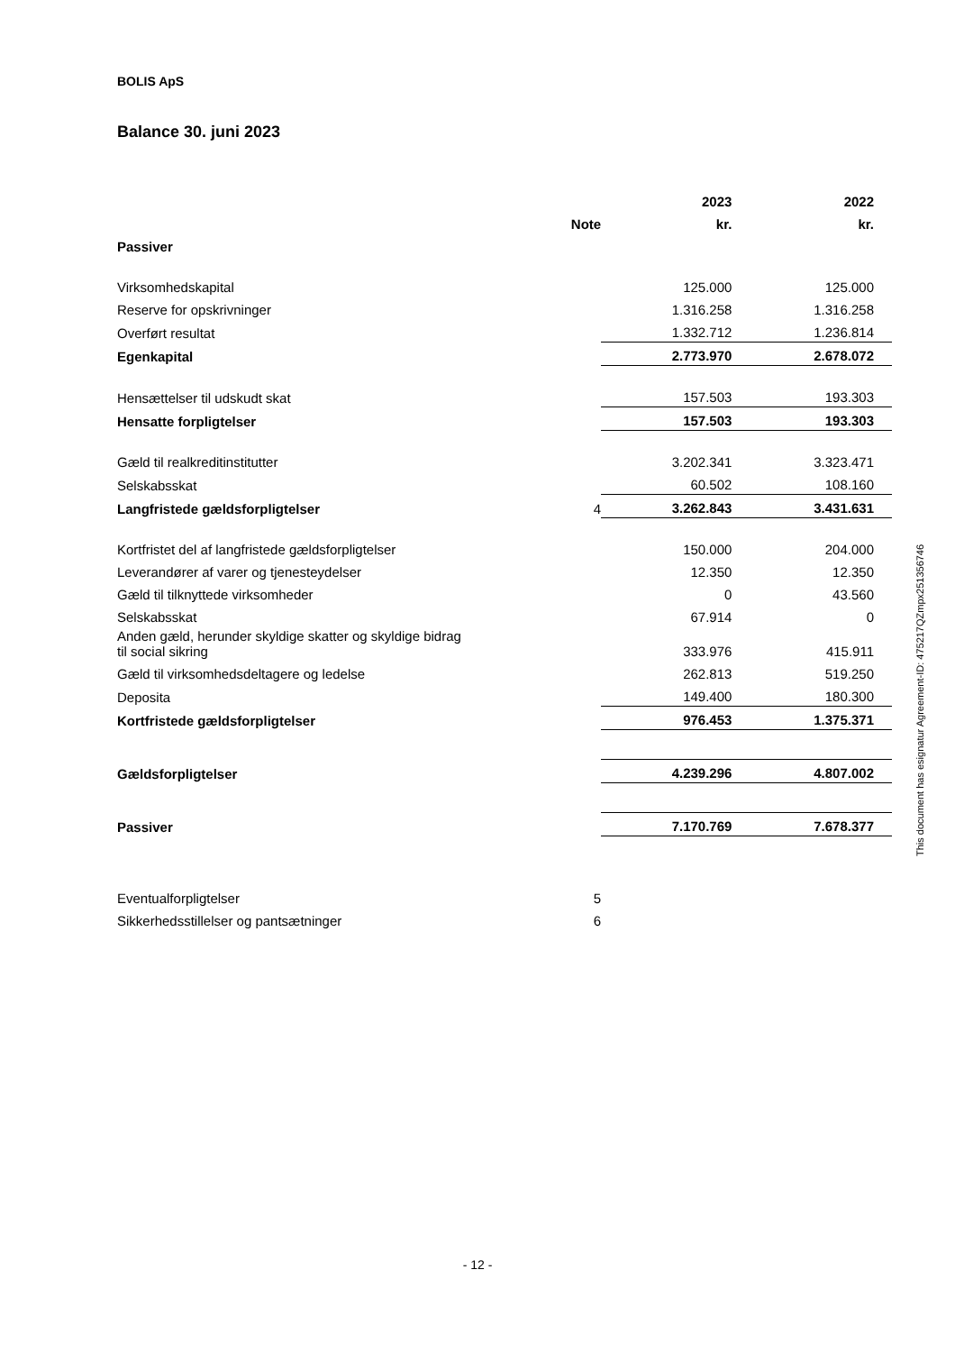BOLIS ApS
Balance 30. juni 2023
| | | 2023 | 2022 |
| | Note | kr. | kr. |
| Passiver | | | |
| Virksomhedskapital | | 125.000 | 125.000 |
| Reserve for opskrivninger | | 1.316.258 | 1.316.258 |
| Overført resultat | | 1.332.712 | 1.236.814 |
| Egenkapital | | 2.773.970 | 2.678.072 |
| Hensættelser til udskudt skat | | 157.503 | 193.303 |
| Hensatte forpligtelser | | 157.503 | 193.303 |
| Gæld til realkreditinstitutter | | 3.202.341 | 3.323.471 |
| Selskabsskat | | 60.502 | 108.160 |
| Langfristede gældsforpligtelser | 4 | 3.262.843 | 3.431.631 |
| Kortfristet del af langfristede gældsforpligtelser | | 150.000 | 204.000 |
| Leverandører af varer og tjenesteydelser | | 12.350 | 12.350 |
| Gæld til tilknyttede virksomheder | | 0 | 43.560 |
| Selskabsskat | | 67.914 | 0 |
| Anden gæld, herunder skyldige skatter og skyldige bidrag til social sikring | | 333.976 | 415.911 |
| Gæld til virksomhedsdeltagere og ledelse | | 262.813 | 519.250 |
| Deposita | | 149.400 | 180.300 |
| Kortfristede gældsforpligtelser | | 976.453 | 1.375.371 |
| Gældsforpligtelser | | 4.239.296 | 4.807.002 |
| Passiver | | 7.170.769 | 7.678.377 |
| Eventualforpligtelser | 5 | | |
| Sikkerhedsstillelser og pantsætninger | 6 | | |
This document has esignatur Agreement-ID: 475217QZmpx251356746
- 12 -